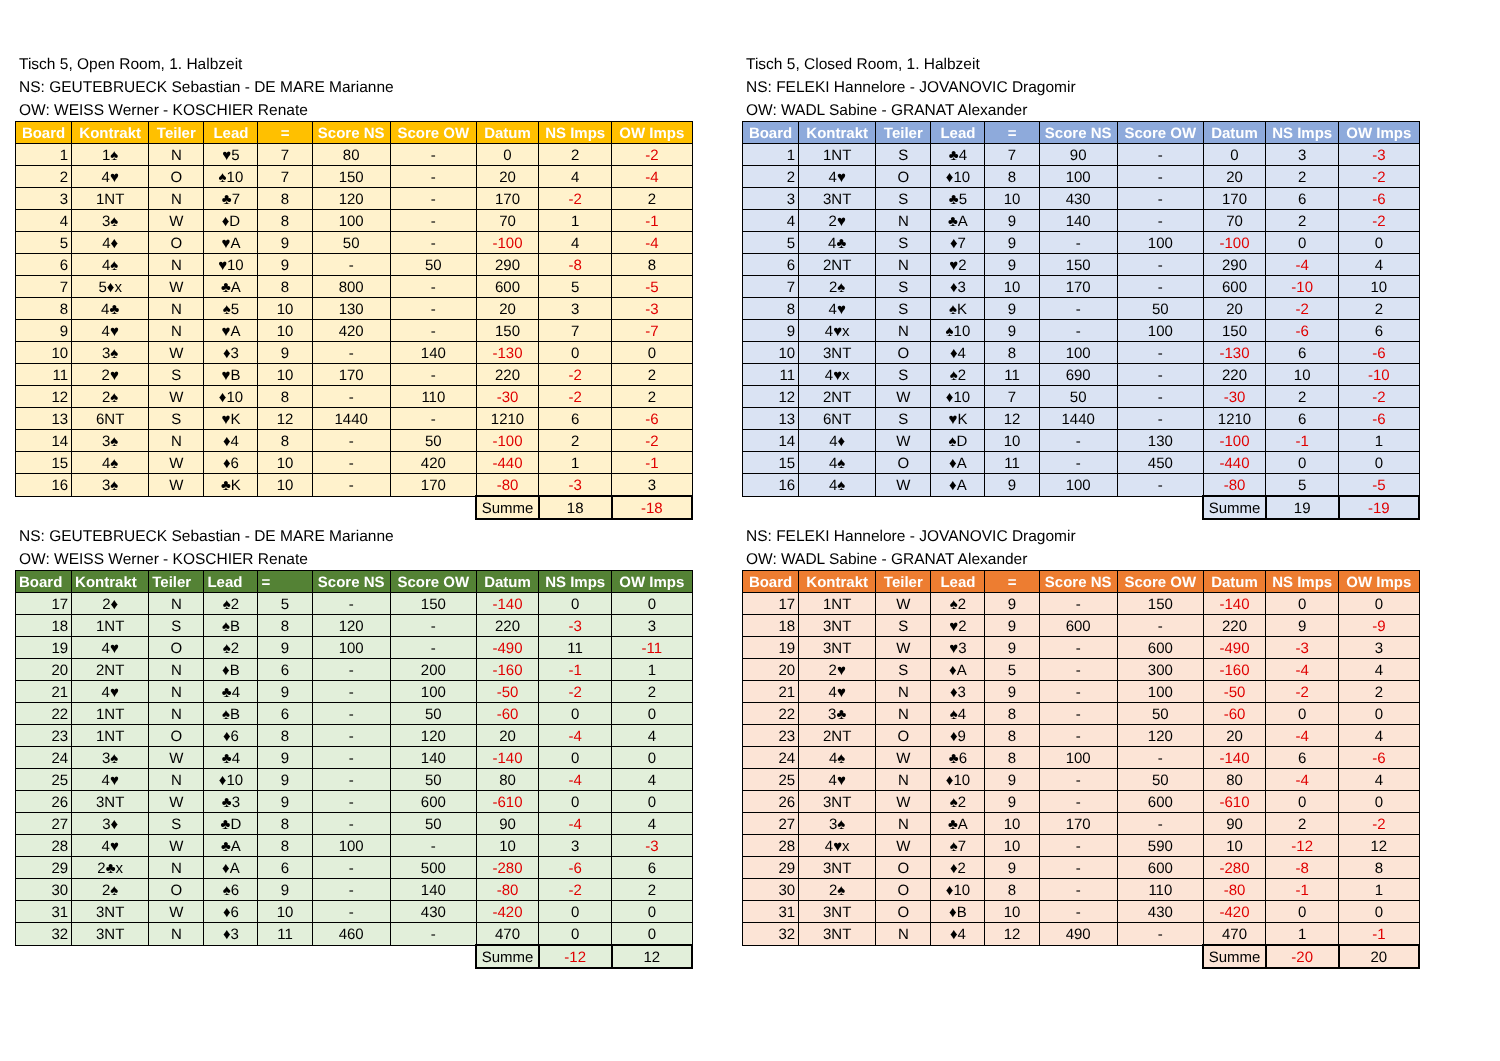Tisch 5, Open Room, 1. Halbzeit
NS: GEUTEBRUECK Sebastian - DE MARE Marianne
OW: WEISS Werner - KOSCHIER Renate
| Board | Kontrakt | Teiler | Lead | = | Score NS | Score OW | Datum | NS Imps | OW Imps |
| --- | --- | --- | --- | --- | --- | --- | --- | --- | --- |
| 1 | 1♠ | N | ♥5 | 7 | 80 | - | 0 | 2 | -2 |
| 2 | 4♥ | O | ♠10 | 7 | 150 | - | 20 | 4 | -4 |
| 3 | 1NT | N | ♣7 | 8 | 120 | - | 170 | -2 | 2 |
| 4 | 3♠ | W | ♦D | 8 | 100 | - | 70 | 1 | -1 |
| 5 | 4♦ | O | ♥A | 9 | 50 | - | -100 | 4 | -4 |
| 6 | 4♠ | N | ♥10 | 9 | - | 50 | 290 | -8 | 8 |
| 7 | 5♦x | W | ♣A | 8 | 800 | - | 600 | 5 | -5 |
| 8 | 4♣ | N | ♠5 | 10 | 130 | - | 20 | 3 | -3 |
| 9 | 4♥ | N | ♥A | 10 | 420 | - | 150 | 7 | -7 |
| 10 | 3♠ | W | ♦3 | 9 | - | 140 | -130 | 0 | 0 |
| 11 | 2♥ | S | ♥B | 10 | 170 | - | 220 | -2 | 2 |
| 12 | 2♠ | W | ♦10 | 8 | - | 110 | -30 | -2 | 2 |
| 13 | 6NT | S | ♥K | 12 | 1440 | - | 1210 | 6 | -6 |
| 14 | 3♠ | N | ♦4 | 8 | - | 50 | -100 | 2 | -2 |
| 15 | 4♠ | W | ♦6 | 10 | - | 420 | -440 | 1 | -1 |
| 16 | 3♠ | W | ♣K | 10 | - | 170 | -80 | -3 | 3 |
| | | | | | | | Summe | 18 | -18 |
Tisch 5, Closed Room, 1. Halbzeit
NS: FELEKI Hannelore - JOVANOVIC Dragomir
OW: WADL Sabine - GRANAT Alexander
| Board | Kontrakt | Teiler | Lead | = | Score NS | Score OW | Datum | NS Imps | OW Imps |
| --- | --- | --- | --- | --- | --- | --- | --- | --- | --- |
| 1 | 1NT | S | ♣4 | 7 | 90 | - | 0 | 3 | -3 |
| 2 | 4♥ | O | ♦10 | 8 | 100 | - | 20 | 2 | -2 |
| 3 | 3NT | S | ♣5 | 10 | 430 | - | 170 | 6 | -6 |
| 4 | 2♥ | N | ♣A | 9 | 140 | - | 70 | 2 | -2 |
| 5 | 4♣ | S | ♦7 | 9 | - | 100 | -100 | 0 | 0 |
| 6 | 2NT | N | ♥2 | 9 | 150 | - | 290 | -4 | 4 |
| 7 | 2♠ | S | ♦3 | 10 | 170 | - | 600 | -10 | 10 |
| 8 | 4♥ | S | ♠K | 9 | - | 50 | 20 | -2 | 2 |
| 9 | 4♥x | N | ♠10 | 9 | - | 100 | 150 | -6 | 6 |
| 10 | 3NT | O | ♦4 | 8 | 100 | - | -130 | 6 | -6 |
| 11 | 4♥x | S | ♠2 | 11 | 690 | - | 220 | 10 | -10 |
| 12 | 2NT | W | ♦10 | 7 | 50 | - | -30 | 2 | -2 |
| 13 | 6NT | S | ♥K | 12 | 1440 | - | 1210 | 6 | -6 |
| 14 | 4♦ | W | ♠D | 10 | - | 130 | -100 | -1 | 1 |
| 15 | 4♠ | O | ♦A | 11 | - | 450 | -440 | 0 | 0 |
| 16 | 4♠ | W | ♦A | 9 | 100 | - | -80 | 5 | -5 |
| | | | | | | | Summe | 19 | -19 |
NS: GEUTEBRUECK Sebastian - DE MARE Marianne
OW: WEISS Werner - KOSCHIER Renate
| Board | Kontrakt | Teiler | Lead | = | Score NS | Score OW | Datum | NS Imps | OW Imps |
| --- | --- | --- | --- | --- | --- | --- | --- | --- | --- |
| 17 | 2♦ | N | ♠2 | 5 | - | 150 | -140 | 0 | 0 |
| 18 | 1NT | S | ♠B | 8 | 120 | - | 220 | -3 | 3 |
| 19 | 4♥ | O | ♠2 | 9 | 100 | - | -490 | 11 | -11 |
| 20 | 2NT | N | ♦B | 6 | - | 200 | -160 | -1 | 1 |
| 21 | 4♥ | N | ♣4 | 9 | - | 100 | -50 | -2 | 2 |
| 22 | 1NT | N | ♠B | 6 | - | 50 | -60 | 0 | 0 |
| 23 | 1NT | O | ♦6 | 8 | - | 120 | 20 | -4 | 4 |
| 24 | 3♠ | W | ♣4 | 9 | - | 140 | -140 | 0 | 0 |
| 25 | 4♥ | N | ♦10 | 9 | - | 50 | 80 | -4 | 4 |
| 26 | 3NT | W | ♣3 | 9 | - | 600 | -610 | 0 | 0 |
| 27 | 3♦ | S | ♣D | 8 | - | 50 | 90 | -4 | 4 |
| 28 | 4♥ | W | ♣A | 8 | 100 | - | 10 | 3 | -3 |
| 29 | 2♣x | N | ♦A | 6 | - | 500 | -280 | -6 | 6 |
| 30 | 2♠ | O | ♠6 | 9 | - | 140 | -80 | -2 | 2 |
| 31 | 3NT | W | ♦6 | 10 | - | 430 | -420 | 0 | 0 |
| 32 | 3NT | N | ♦3 | 11 | 460 | - | 470 | 0 | 0 |
| | | | | | | | Summe | -12 | 12 |
NS: FELEKI Hannelore - JOVANOVIC Dragomir
OW: WADL Sabine - GRANAT Alexander
| Board | Kontrakt | Teiler | Lead | = | Score NS | Score OW | Datum | NS Imps | OW Imps |
| --- | --- | --- | --- | --- | --- | --- | --- | --- | --- |
| 17 | 1NT | W | ♠2 | 9 | - | 150 | -140 | 0 | 0 |
| 18 | 3NT | S | ♥2 | 9 | 600 | - | 220 | 9 | -9 |
| 19 | 3NT | W | ♥3 | 9 | - | 600 | -490 | -3 | 3 |
| 20 | 2♥ | S | ♦A | 5 | - | 300 | -160 | -4 | 4 |
| 21 | 4♥ | N | ♦3 | 9 | - | 100 | -50 | -2 | 2 |
| 22 | 3♣ | N | ♠4 | 8 | - | 50 | -60 | 0 | 0 |
| 23 | 2NT | O | ♦9 | 8 | - | 120 | 20 | -4 | 4 |
| 24 | 4♠ | W | ♣6 | 8 | 100 | - | -140 | 6 | -6 |
| 25 | 4♥ | N | ♦10 | 9 | - | 50 | 80 | -4 | 4 |
| 26 | 3NT | W | ♠2 | 9 | - | 600 | -610 | 0 | 0 |
| 27 | 3♠ | N | ♣A | 10 | 170 | - | 90 | 2 | -2 |
| 28 | 4♥x | W | ♠7 | 10 | - | 590 | 10 | -12 | 12 |
| 29 | 3NT | O | ♦2 | 9 | - | 600 | -280 | -8 | 8 |
| 30 | 2♠ | O | ♦10 | 8 | - | 110 | -80 | -1 | 1 |
| 31 | 3NT | O | ♦B | 10 | - | 430 | -420 | 0 | 0 |
| 32 | 3NT | N | ♦4 | 12 | 490 | - | 470 | 1 | -1 |
| | | | | | | | Summe | -20 | 20 |